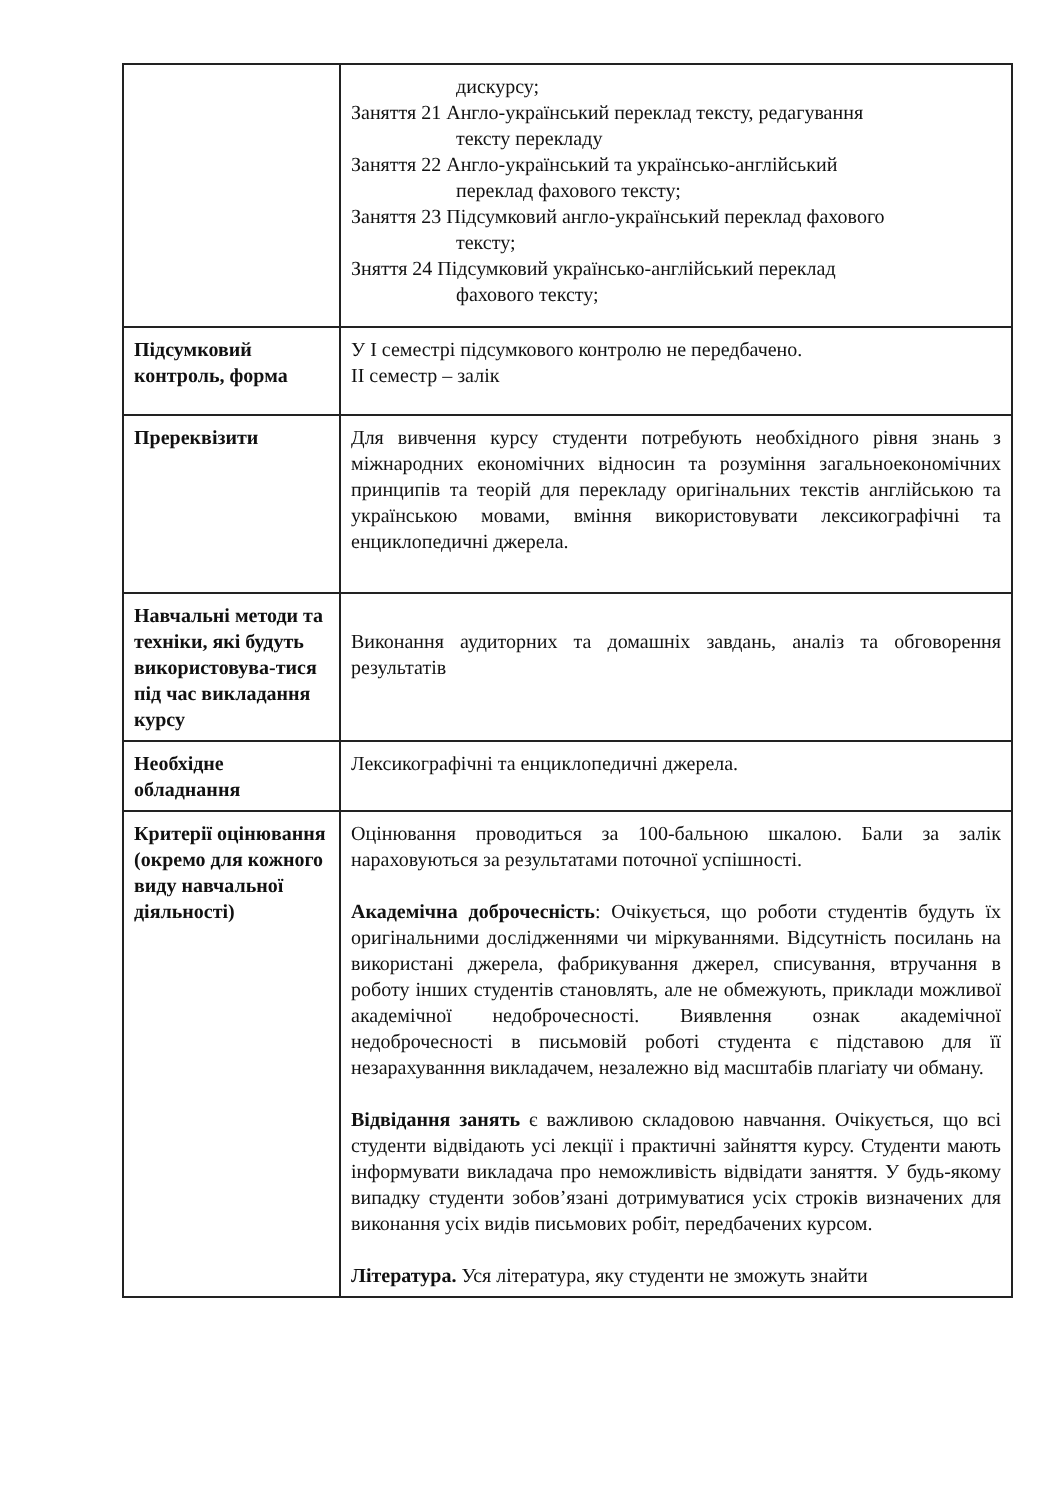| | дискурсу; Заняття 21 Англо-український переклад тексту, редагування тексту перекладу Заняття 22 Англо-український та українсько-англійський переклад фахового тексту; Заняття 23 Підсумковий англо-український переклад фахового тексту; Зняття 24 Підсумковий українсько-англійський переклад фахового тексту; |
| Підсумковий контроль, форма | У I семестрі підсумкового контролю не передбачено. II семестр – залік |
| Пререквізити | Для вивчення курсу студенти потребують необхідного рівня знань з міжнародних економічних відносин та розуміння загальноекономічних принципів та теорій для перекладу оригінальних текстів англійською та українською мовами, вміння використовувати лексикографічні та енциклопедичні джерела. |
| Навчальні методи та техніки, які будуть використовува-тися під час викладання курсу | Виконання аудиторних та домашніх завдань, аналіз та обговорення результатів |
| Необхідне обладнання | Лексикографічні та енциклопедичні джерела. |
| Критерії оцінювання (окремо для кожного виду навчальної діяльності) | Оцінювання проводиться за 100-бальною шкалою. Бали за залік нараховуються за результатами поточної успішності. Академічна доброчесність : Очікується, що роботи студентів будуть їх оригінальними дослідженнями чи міркуваннями. Відсутність посилань на використані джерела, фабрикування джерел, списування, втручання в роботу інших студентів становлять, але не обмежують, приклади можливої академічної недоброчесності. Виявлення ознак академічної недоброчесності в письмовій роботі студента є підставою для її незарахуванння викладачем, незалежно від масштабів плагіату чи обману. Відвідання занять є важливою складовою навчання. Очікується, що всі студенти відвідають усі лекції і практичні зайняття курсу. Студенти мають інформувати викладача про неможливість відвідати заняття. У будь-якому випадку студенти зобов’язані дотримуватися усіх строків визначених для виконання усіх видів письмових робіт, передбачених курсом. Література. Уся література, яку студенти не зможуть знайти |